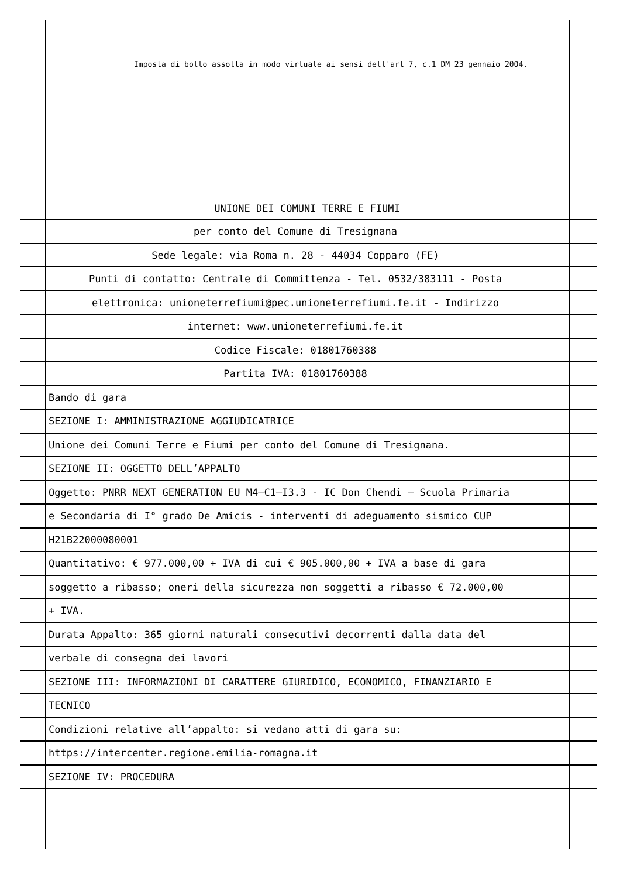Imposta di bollo assolta in modo virtuale ai sensi dell'art 7, c.1 DM 23 gennaio 2004.
UNIONE DEI COMUNI TERRE E FIUMI
per conto del Comune di Tresignana
Sede legale: via Roma n. 28 - 44034 Copparo (FE)
Punti di contatto: Centrale di Committenza - Tel. 0532/383111 - Posta
elettronica: unioneterrefiumi@pec.unioneterrefiumi.fe.it - Indirizzo
internet: www.unioneterrefiumi.fe.it
Codice Fiscale: 01801760388
Partita IVA: 01801760388
Bando di gara
SEZIONE I: AMMINISTRAZIONE AGGIUDICATRICE
Unione dei Comuni Terre e Fiumi per conto del Comune di Tresignana.
SEZIONE II: OGGETTO DELL’APPALTO
Oggetto: PNRR NEXT GENERATION EU M4–C1–I3.3 - IC Don Chendi – Scuola Primaria
e Secondaria di I° grado De Amicis - interventi di adeguamento sismico CUP
H21B22000080001
Quantitativo: € 977.000,00 + IVA di cui € 905.000,00 + IVA a base di gara
soggetto a ribasso; oneri della sicurezza non soggetti a ribasso € 72.000,00
+ IVA.
Durata Appalto: 365 giorni naturali consecutivi decorrenti dalla data del
verbale di consegna dei lavori
SEZIONE III: INFORMAZIONI DI CARATTERE GIURIDICO, ECONOMICO, FINANZIARIO E
TECNICO
Condizioni relative all’appalto: si vedano atti di gara su:
https://intercenter.regione.emilia-romagna.it
SEZIONE IV: PROCEDURA